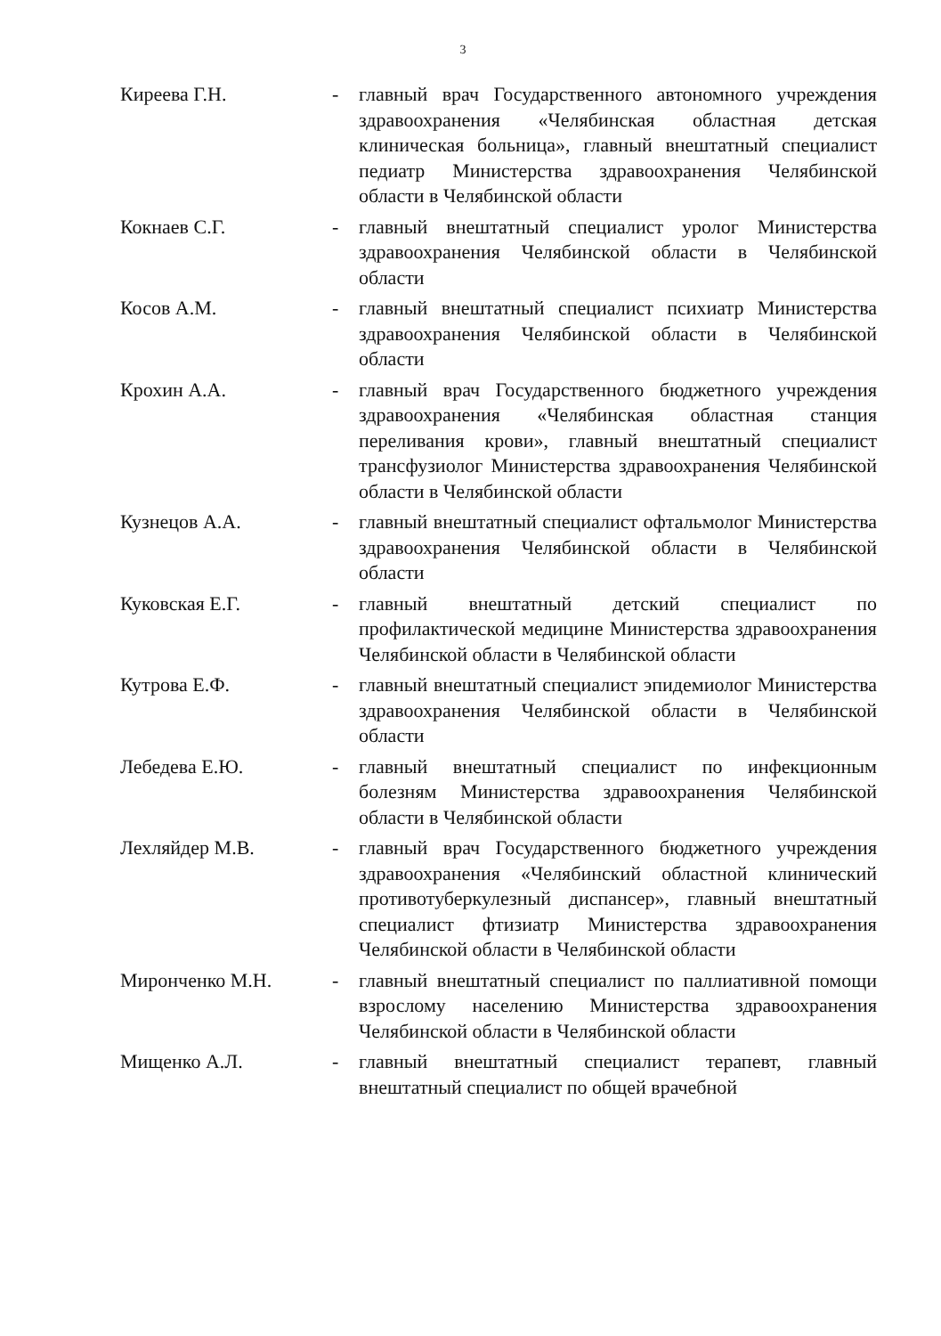3
Киреева Г.Н. - главный врач Государственного автономного учреждения здравоохранения «Челябинская областная детская клиническая больница», главный внештатный специалист педиатр Министерства здравоохранения Челябинской области в Челябинской области
Кокнаев С.Г. - главный внештатный специалист уролог Министерства здравоохранения Челябинской области в Челябинской области
Косов А.М. - главный внештатный специалист психиатр Министерства здравоохранения Челябинской области в Челябинской области
Крохин А.А. - главный врач Государственного бюджетного учреждения здравоохранения «Челябинская областная станция переливания крови», главный внештатный специалист трансфузиолог Министерства здравоохранения Челябинской области в Челябинской области
Кузнецов А.А. - главный внештатный специалист офтальмолог Министерства здравоохранения Челябинской области в Челябинской области
Куковская Е.Г. - главный внештатный детский специалист по профилактической медицине Министерства здравоохранения Челябинской области в Челябинской области
Кутрова Е.Ф. - главный внештатный специалист эпидемиолог Министерства здравоохранения Челябинской области в Челябинской области
Лебедева Е.Ю. - главный внештатный специалист по инфекционным болезням Министерства здравоохранения Челябинской области в Челябинской области
Лехляйдер М.В. - главный врач Государственного бюджетного учреждения здравоохранения «Челябинский областной клинический противотуберкулезный диспансер», главный внештатный специалист фтизиатр Министерства здравоохранения Челябинской области в Челябинской области
Миронченко М.Н. - главный внештатный специалист по паллиативной помощи взрослому населению Министерства здравоохранения Челябинской области в Челябинской области
Мищенко А.Л. - главный внештатный специалист терапевт, главный внештатный специалист по общей врачебной